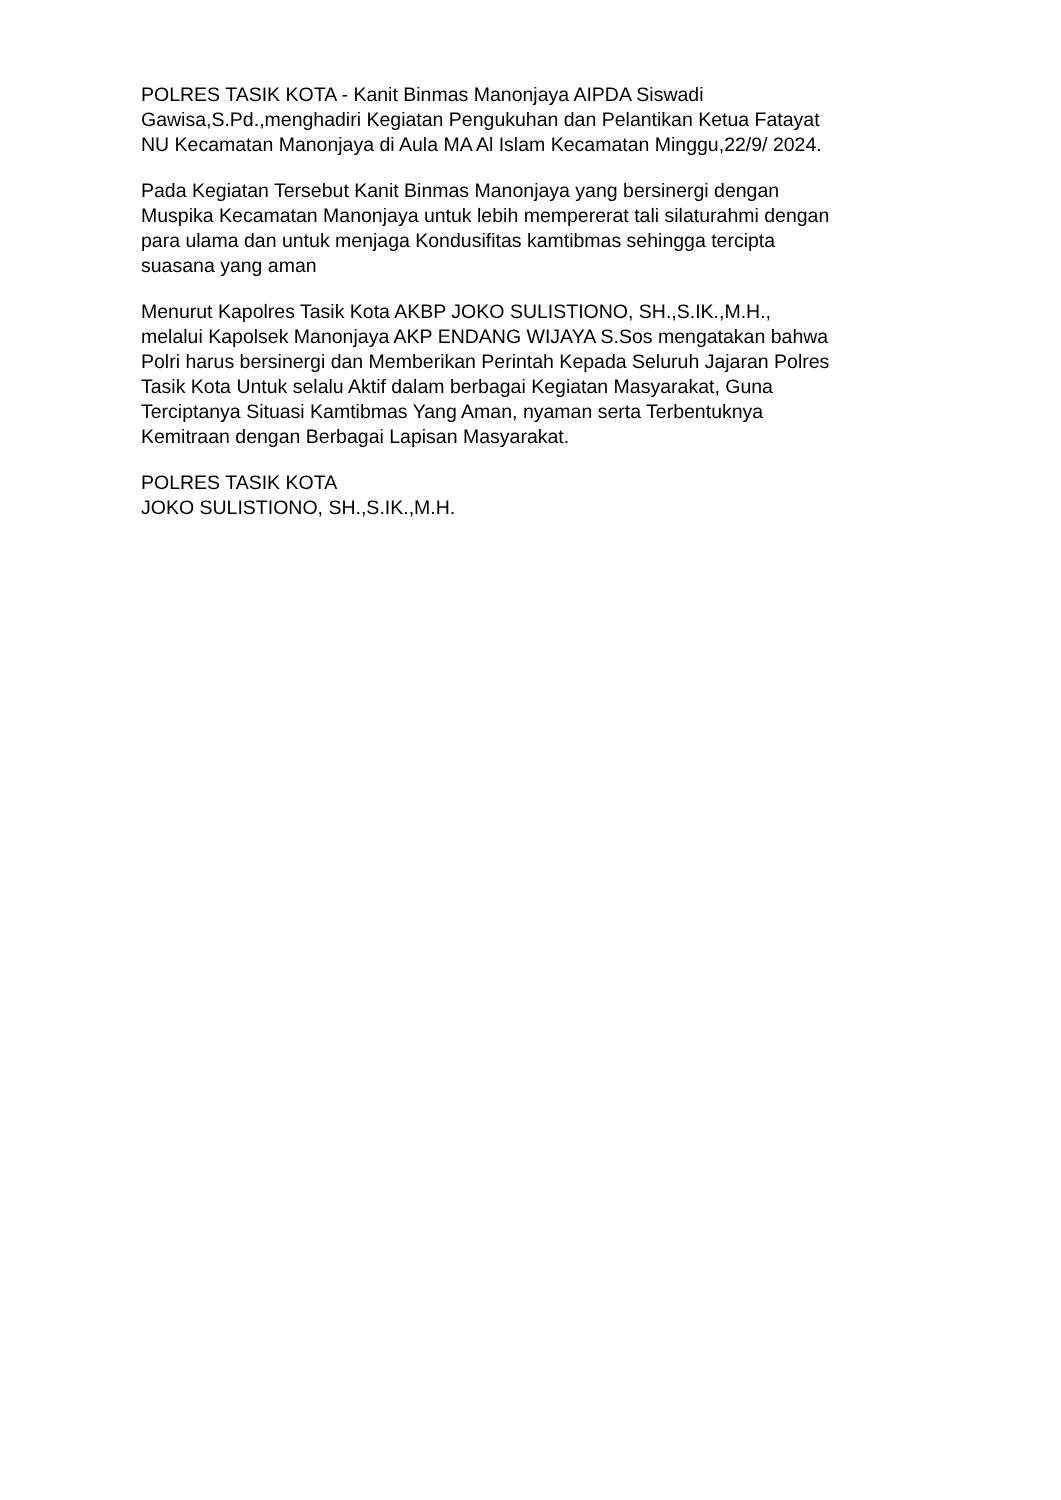POLRES TASIK KOTA - Kanit Binmas Manonjaya AIPDA Siswadi Gawisa,S.Pd.,menghadiri Kegiatan Pengukuhan dan Pelantikan Ketua Fatayat NU Kecamatan Manonjaya di Aula MA Al Islam Kecamatan Minggu,22/9/ 2024.
Pada Kegiatan Tersebut Kanit Binmas Manonjaya yang bersinergi dengan Muspika Kecamatan Manonjaya untuk lebih mempererat tali silaturahmi dengan para ulama dan untuk menjaga Kondusifitas kamtibmas sehingga tercipta suasana yang aman
Menurut Kapolres Tasik Kota AKBP JOKO SULISTIONO, SH.,S.IK.,M.H., melalui Kapolsek Manonjaya AKP ENDANG WIJAYA S.Sos mengatakan bahwa Polri harus bersinergi dan Memberikan Perintah Kepada Seluruh Jajaran Polres Tasik Kota Untuk selalu Aktif dalam berbagai Kegiatan Masyarakat, Guna Terciptanya Situasi Kamtibmas Yang Aman, nyaman serta Terbentuknya Kemitraan dengan Berbagai Lapisan Masyarakat.
POLRES TASIK KOTA JOKO SULISTIONO, SH.,S.IK.,M.H.